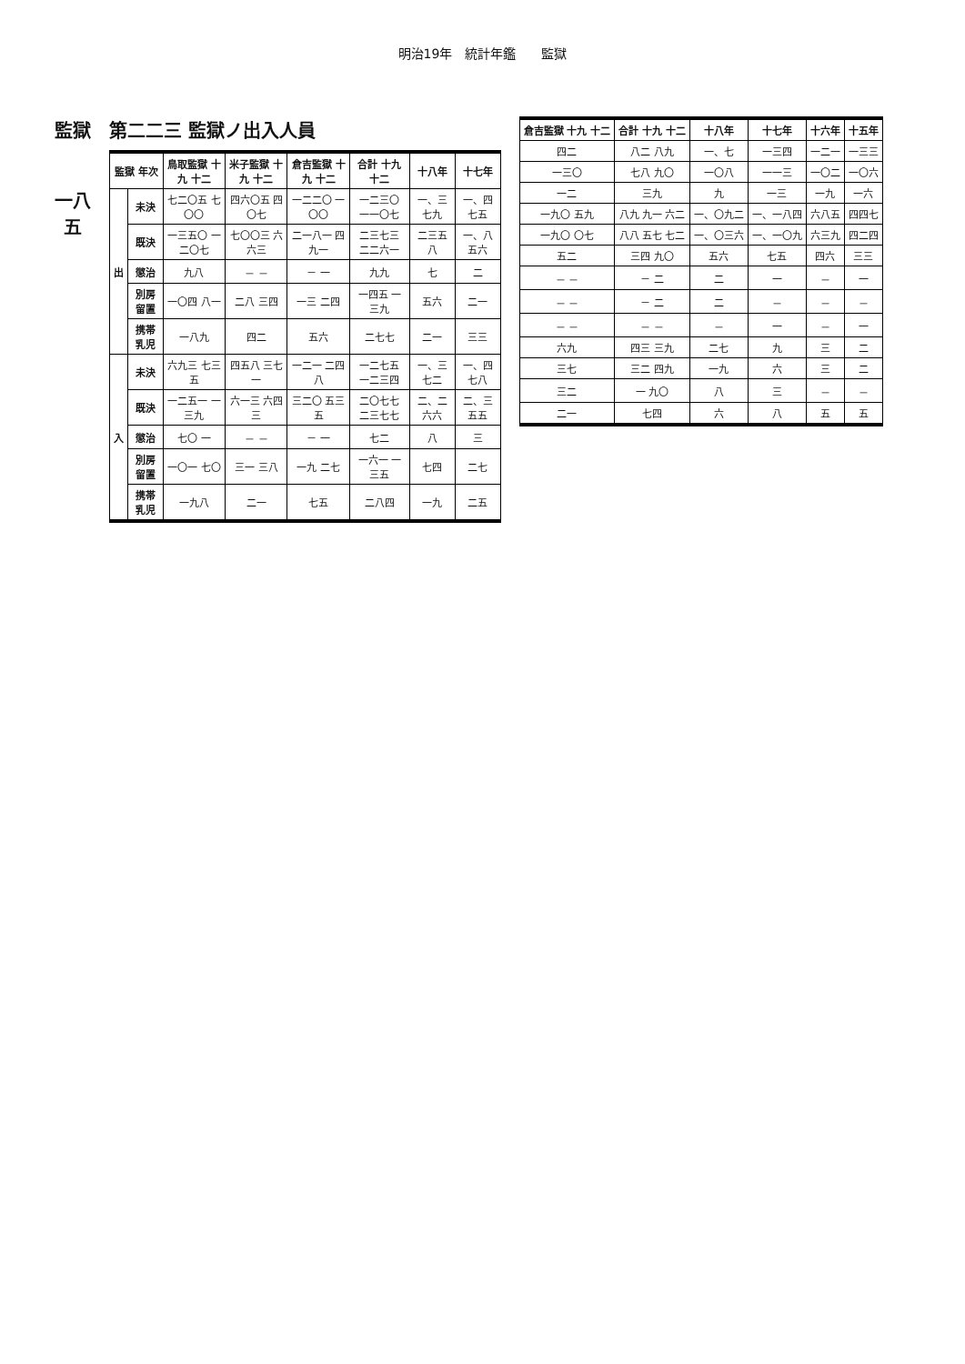明治19年　統計年鑑　　監獄
監獄
一八五
第二二三 監獄ノ出入人員
| 監獄 年次 | | 鳥取監獄 十九 十二 | 米子監獄 十九 十二 | 倉吉監獄 十九 十二 | 合計 十九 十二 | 十八年 | 十七年 |
| --- | --- | --- | --- | --- | --- | --- | --- |
| 出 | 未決 | 七二〇五 七〇〇 | 四六〇五 四〇七 | 一二二〇 一〇〇 | 一二三〇 一一〇七 | 一、三七九 | 一、四七五 |
| | 既決 | 一三五〇 一二〇七 | 七〇〇三 六六三 | 二一八一 四九一 | 二三七三 二二六一 | 二三五八 | 一、八五六 |
| | 懲治 | 九八 | － － | － 一 | 九九 | 七 | 二 |
| | 別房留置 | 一〇四 八一 | 二八 三四 | 一三 二四 | 一四五 一三九 | 五六 | 二一 |
| | 携帯乳児 | 一八九 | 四二 | 五六 | 二七七 | 二一 | 三三 |
| 入 | 未決 | 六九三 七三五 | 四五八 三七一 | 一二一 二四八 | 一二七五 一二三四 | 一、三七二 | 一、四七八 |
| | 既決 | 一二五一 一三九 | 六一三 六四三 | 三二〇 五三五 | 二〇七七 二三七七 | 二、二六六 | 二、三五五 |
| | 懲治 | 七〇 一 | － － | － 一 | 七二 | 八 | 三 |
| | 別房留置 | 一〇一 七〇 | 三一 三八 | 一九 二七 | 一六一 一三五 | 七四 | 二七 |
| | 携帯乳児 | 一九八 | 二一 | 七五 | 二八四 | 一九 | 二五 |
| 倉吉監獄 十九 十二 | 合計 十九 十二 | 十八年 | 十七年 | 十六年 | 十五年 |
| --- | --- | --- | --- | --- | --- |
| 四二 | 八二 八九 | 一、七 | 一三四 | 一二一 | 一三三 |
| 一三〇 | 七八 九〇 | 一〇八 | 一一三 | 一〇二 | 一〇六 |
| 一二 | 三九 | 九 | 一三 | 一九 | 一六 |
| 一九〇 五九 | 八九 九一 六二 | 一、〇九二 | 一、一八四 | 六八五 | 四四七 |
| 一九〇 〇七 | 八八 五七 七二 | 一、〇三六 | 一、一〇九 | 六三九 | 四二四 |
| 五二 | 三四 九〇 | 五六 | 七五 | 四六 | 三三 |
| － － | － 二 | 二 | 一 | － | 一 |
| － － | － 二 | 二 | － | － | － |
| － － | － － | － | 一 | － | 一 |
| 六九 | 四三 三九 | 二七 | 九 | 三 | 二 |
| 三七 | 三二 四九 | 一九 | 六 | 三 | 二 |
| 三二 | 一 九〇 | 八 | 三 | － | － |
| 二一 | 七四 | 六 | 八 | 五 | 五 |